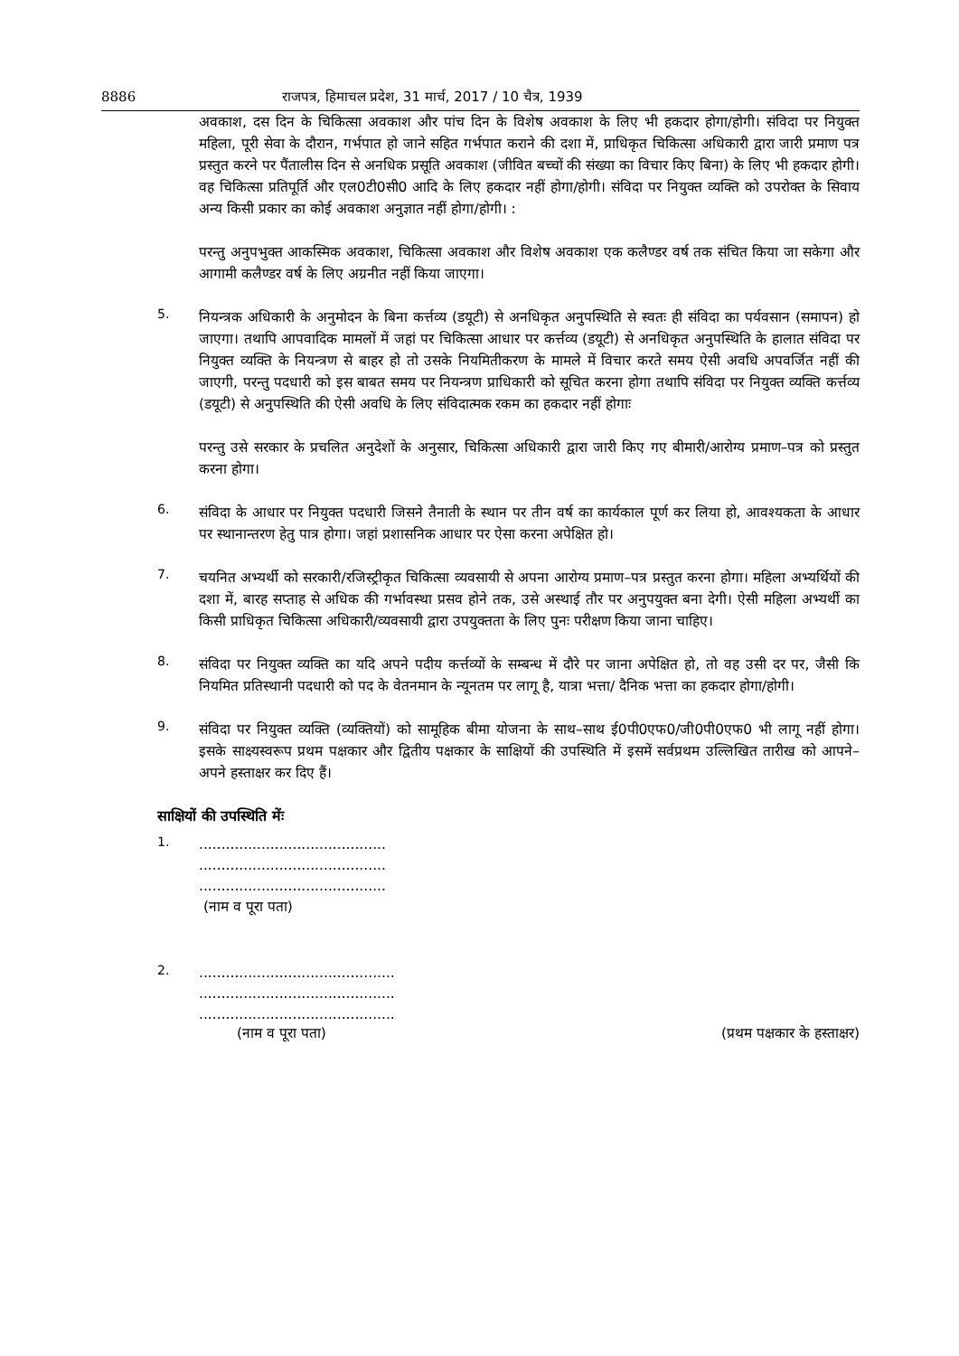8886 राजपत्र, हिमाचल प्रदेश, 31 मार्च, 2017 / 10 चैत्र, 1939
अवकाश, दस दिन के चिकित्सा अवकाश और पांच दिन के विशेष अवकाश के लिए भी हकदार होगा/होगी। संविदा पर नियुक्त महिला, पूरी सेवा के दौरान, गर्भपात हो जाने सहित गर्भपात कराने की दशा में, प्राधिकृत चिकित्सा अधिकारी द्वारा जारी प्रमाण पत्र प्रस्तुत करने पर पैंतालीस दिन से अनधिक प्रसूति अवकाश (जीवित बच्चों की संख्या का विचार किए बिना) के लिए भी हकदार होगी। वह चिकित्सा प्रतिपूर्ति और एल0टी0सी0 आदि के लिए हकदार नहीं होगा/होगी। संविदा पर नियुक्त व्यक्ति को उपरोक्त के सिवाय अन्य किसी प्रकार का कोई अवकाश अनुज्ञात नहीं होगा/होगी। :
परन्तु अनुपभुक्त आकस्मिक अवकाश, चिकित्सा अवकाश और विशेष अवकाश एक कलैण्डर वर्ष तक संचित किया जा सकेगा और आगामी कलैण्डर वर्ष के लिए अग्रनीत नहीं किया जाएगा।
5.
नियन्त्रक अधिकारी के अनुमोदन के बिना कर्त्तव्य (डयूटी) से अनधिकृत अनुपस्थिति से स्वतः ही संविदा का पर्यवसान (समापन) हो जाएगा। तथापि आपवादिक मामलों में जहां पर चिकित्सा आधार पर कर्त्तव्य (डयूटी) से अनधिकृत अनुपस्थिति के हालात संविदा पर नियुक्त व्यक्ति के नियन्त्रण से बाहर हो तो उसके नियमितीकरण के मामले में विचार करते समय ऐसी अवधि अपवर्जित नहीं की जाएगी, परन्तु पदधारी को इस बाबत समय पर नियन्त्रण प्राधिकारी को सूचित करना होगा तथापि संविदा पर नियुक्त व्यक्ति कर्त्तव्य (डयूटी) से अनुपस्थिति की ऐसी अवधि के लिए संविदात्मक रकम का हकदार नहीं होगाः
परन्तु उसे सरकार के प्रचलित अनुदेशों के अनुसार, चिकित्सा अधिकारी द्वारा जारी किए गए बीमारी/आरोग्य प्रमाण–पत्र को प्रस्तुत करना होगा।
6.
संविदा के आधार पर नियुक्त पदधारी जिसने तैनाती के स्थान पर तीन वर्ष का कार्यकाल पूर्ण कर लिया हो, आवश्यकता के आधार पर स्थानान्तरण हेतु पात्र होगा। जहां प्रशासनिक आधार पर ऐसा करना अपेक्षित हो।
7.
चयनित अभ्यर्थी को सरकारी/रजिस्ट्रीकृत चिकित्सा व्यवसायी से अपना आरोग्य प्रमाण–पत्र प्रस्तुत करना होगा। महिला अभ्यर्थियों की दशा में, बारह सप्ताह से अधिक की गर्भावस्था प्रसव होने तक, उसे अस्थाई तौर पर अनुपयुक्त बना देगी। ऐसी महिला अभ्यर्थी का किसी प्राधिकृत चिकित्सा अधिकारी/व्यवसायी द्वारा उपयुक्तता के लिए पुनः परीक्षण किया जाना चाहिए।
8.
संविदा पर नियुक्त व्यक्ति का यदि अपने पदीय कर्त्तव्यों के सम्बन्ध में दौरे पर जाना अपेक्षित हो, तो वह उसी दर पर, जैसी कि नियमित प्रतिस्थानी पदधारी को पद के वेतनमान के न्यूनतम पर लागू है, यात्रा भत्ता/ दैनिक भत्ता का हकदार होगा/होगी।
9.
संविदा पर नियुक्त व्यक्ति (व्यक्तियों) को सामूहिक बीमा योजना के साथ–साथ ई0पी0एफ0/जी0पी0एफ0 भी लागू नहीं होगा। इसके साक्ष्यस्वरूप प्रथम पक्षकार और द्वितीय पक्षकार के साक्षियों की उपस्थिति में इसमें सर्वप्रथम उल्लिखित तारीख को आपने–अपने हस्ताक्षर कर दिए हैं।
साक्षियों की उपस्थिति मेंः
1.
..........................................
..........................................
..........................................
(नाम व पूरा पता)
2.
............................................
............................................
............................................
(नाम व पूरा पता) (प्रथम पक्षकार के हस्ताक्षर)